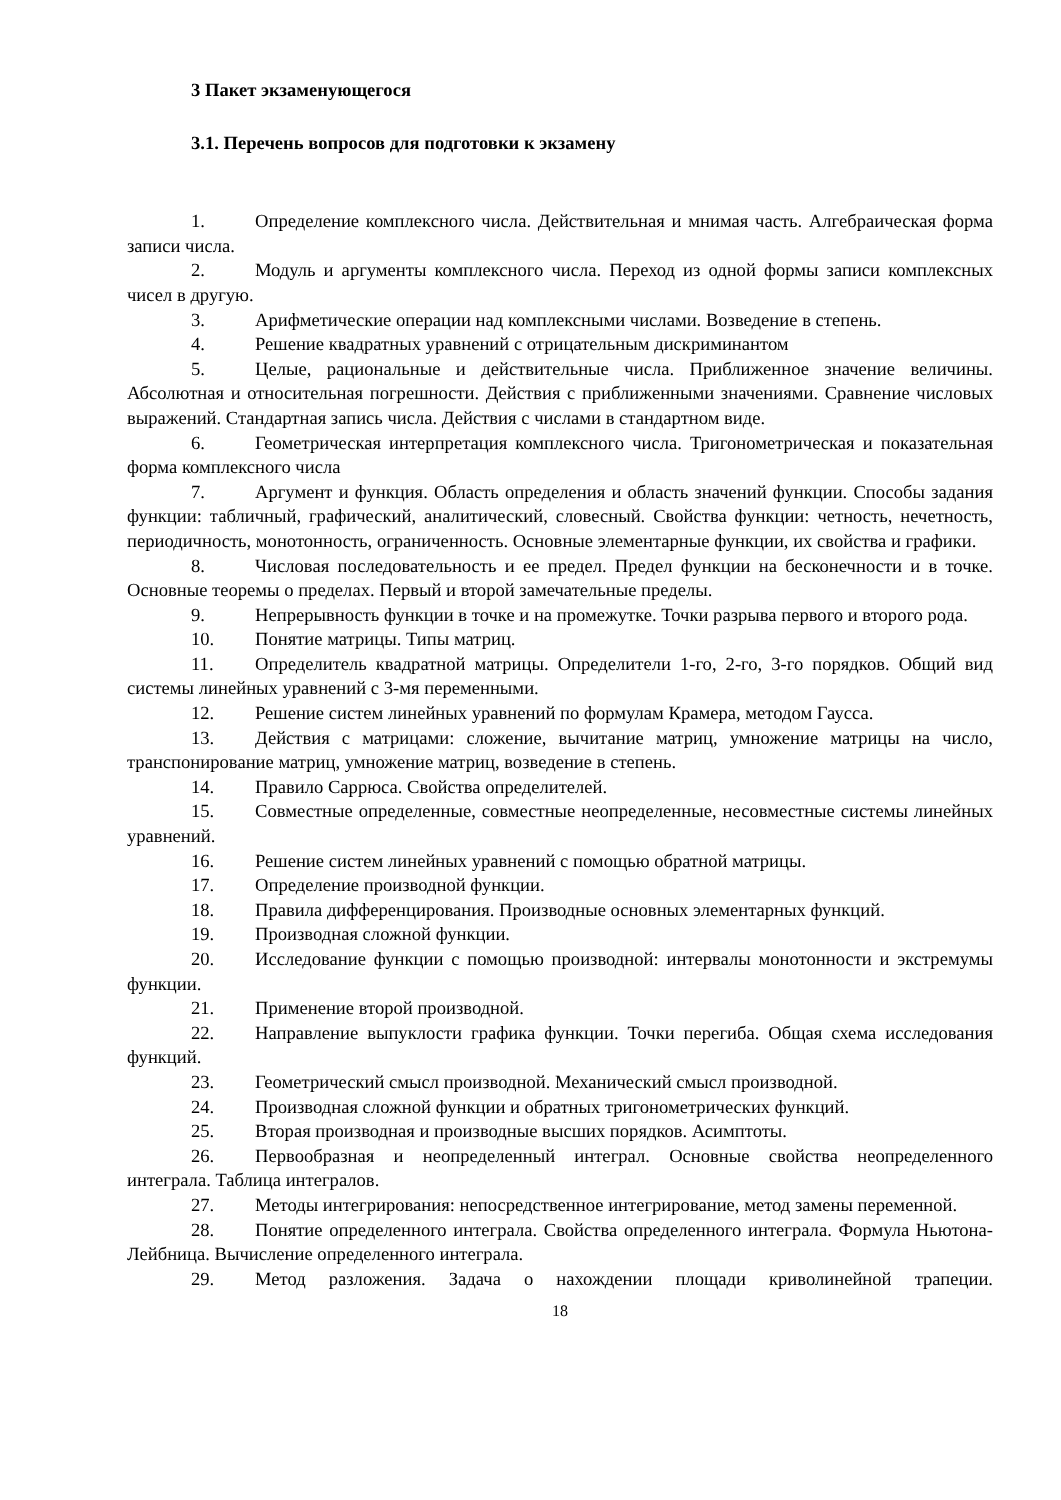3 Пакет экзаменующегося
3.1. Перечень вопросов для подготовки к экзамену
1. Определение комплексного числа. Действительная и мнимая часть. Алгебраическая форма записи числа.
2. Модуль и аргументы комплексного числа. Переход из одной формы записи комплексных чисел в другую.
3. Арифметические операции над комплексными числами. Возведение в степень.
4. Решение квадратных уравнений с отрицательным дискриминантом
5. Целые, рациональные и действительные числа. Приближенное значение величины. Абсолютная и относительная погрешности. Действия с приближенными значениями. Сравнение числовых выражений. Стандартная запись числа. Действия с числами в стандартном виде.
6. Геометрическая интерпретация комплексного числа. Тригонометрическая и показательная форма комплексного числа
7. Аргумент и функция. Область определения и область значений функции. Способы задания функции: табличный, графический, аналитический, словесный. Свойства функции: четность, нечетность, периодичность, монотонность, ограниченность. Основные элементарные функции, их свойства и графики.
8. Числовая последовательность и ее предел. Предел функции на бесконечности и в точке. Основные теоремы о пределах. Первый и второй замечательные пределы.
9. Непрерывность функции в точке и на промежутке. Точки разрыва первого и второго рода.
10. Понятие матрицы. Типы матриц.
11. Определитель квадратной матрицы. Определители 1-го, 2-го, 3-го порядков. Общий вид системы линейных уравнений с 3-мя переменными.
12. Решение систем линейных уравнений по формулам Крамера, методом Гаусса.
13. Действия с матрицами: сложение, вычитание матриц, умножение матрицы на число, транспонирование матриц, умножение матриц, возведение в степень.
14. Правило Саррюса. Свойства определителей.
15. Совместные определенные, совместные неопределенные, несовместные системы линейных уравнений.
16. Решение систем линейных уравнений с помощью обратной матрицы.
17. Определение производной функции.
18. Правила дифференцирования. Производные основных элементарных функций.
19. Производная сложной функции.
20. Исследование функции с помощью производной: интервалы монотонности и экстремумы функции.
21. Применение второй производной.
22. Направление выпуклости графика функции. Точки перегиба. Общая схема исследования функций.
23. Геометрический смысл производной. Механический смысл производной.
24. Производная сложной функции и обратных тригонометрических функций.
25. Вторая производная и производные высших порядков. Асимптоты.
26. Первообразная и неопределенный интеграл. Основные свойства неопределенного интеграла. Таблица интегралов.
27. Методы интегрирования: непосредственное интегрирование, метод замены переменной.
28. Понятие определенного интеграла. Свойства определенного интеграла. Формула Ньютона-Лейбница. Вычисление определенного интеграла.
29. Метод разложения. Задача о нахождении площади криволинейной трапеции.
18